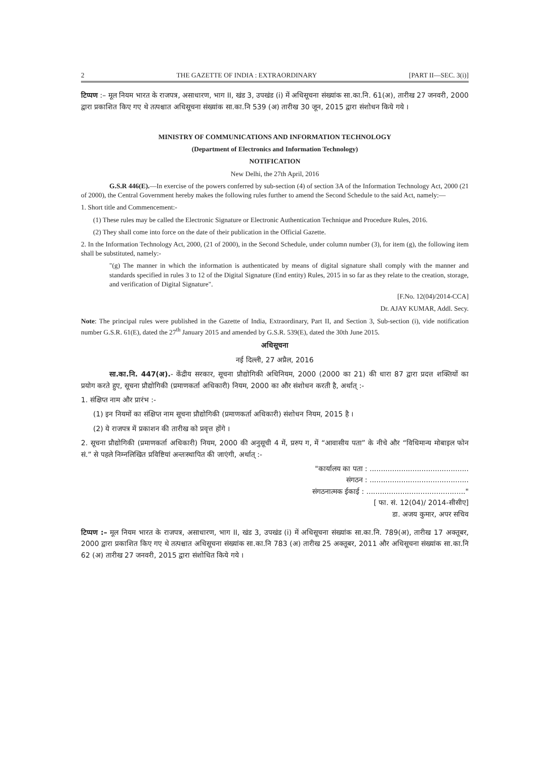2 THE GAZETTE OF INDIA : EXTRAORDINARY [PART II—SEC. 3(i)]
टिप्पण :– मूल नियम भारत के राजपत्र, असाधारण, भाग II, खंड 3, उपखंड (i) में अधिसूचना संख्यांक सा.का.नि. 61(अ), तारीख 27 जनवरी, 2000 द्वारा प्रकाशित किए गए थे तत्पश्चात अधिसूचना संख्यांक सा.का.नि 539 (अ) तारीख 30 जून, 2015 द्वारा संशोधन किये गये ।
MINISTRY OF COMMUNICATIONS AND INFORMATION TECHNOLOGY
(Department of Electronics and Information Technology)
NOTIFICATION
New Delhi, the 27th April, 2016
G.S.R 446(E).—In exercise of the powers conferred by sub-section (4) of section 3A of the Information Technology Act, 2000 (21 of 2000), the Central Government hereby makes the following rules further to amend the Second Schedule to the said Act, namely:—
1. Short title and Commencement:-
(1) These rules may be called the Electronic Signature or Electronic Authentication Technique and Procedure Rules, 2016.
(2) They shall come into force on the date of their publication in the Official Gazette.
2. In the Information Technology Act, 2000, (21 of 2000), in the Second Schedule, under column number (3), for item (g), the following item shall be substituted, namely:-
"(g) The manner in which the information is authenticated by means of digital signature shall comply with the manner and standards specified in rules 3 to 12 of the Digital Signature (End entity) Rules, 2015 in so far as they relate to the creation, storage, and verification of Digital Signature".
[F.No. 12(04)/2014-CCA]
Dr. AJAY KUMAR, Addl. Secy.
Note: The principal rules were published in the Gazette of India, Extraordinary, Part II, and Section 3, Sub-section (i), vide notification number G.S.R. 61(E), dated the 27<sup>th</sup> January 2015 and amended by G.S.R. 539(E), dated the 30th June 2015.
अधिसूचना
नई दिल्ली, 27 अप्रैल, 2016
सा.का.नि. 447(अ).- केंद्रीय सरकार, सूचना प्रौद्योगिकी अधिनियम, 2000 (2000 का 21) की धारा 87 द्वारा प्रदत्त शक्तियों का प्रयोग करते हुए, सूचना प्रौद्योगिकी (प्रमाणकर्ता अधिकारी) नियम, 2000 का और संशोधन करती है, अर्थात् :-
1. संक्षिप्त नाम और प्रारंभ :-
(1) इन नियमों का संक्षिप्त नाम सूचना प्रौद्योगिकी (प्रमाणकर्ता अधिकारी) संशोधन नियम, 2015 है ।
(2) ये राजपत्र में प्रकाशन की तारीख को प्रवृत्त होंगे ।
2. सूचना प्रौद्योगिकी (प्रमाणकर्ता अधिकारी) नियम, 2000 की अनुसूची 4 में, प्ररुप ग, में “आवासीय पता” के नीचे और “विधिमान्य मोबाइल फोन सं.” से पहले निम्नलिखित प्रविष्टियां अन्तःस्थापित की जाएंगी, अर्थात् :-
"कार्यालय का पता : ............................................
संगठन : ............................................
संगठनात्मक ईकाई : ............................................"
[ फा. सं. 12(04)/ 2014-सीसीए]
डा. अजय कुमार, अपर सचिव
टिप्पण :– मूल नियम भारत के राजपत्र, असाधारण, भाग II, खंड 3, उपखंड (i) में अधिसूचना संख्यांक सा.का.नि. 789(अ), तारीख 17 अक्तूबर, 2000 द्वारा प्रकाशित किए गए थे तत्पश्चात अधिसूचना संख्यांक सा.का.नि 783 (अ) तारीख 25 अक्तूबर, 2011 और अधिसूचना संख्यांक सा.का.नि 62 (अ) तारीख 27 जनवरी, 2015 द्वारा संशोधित किये गये ।